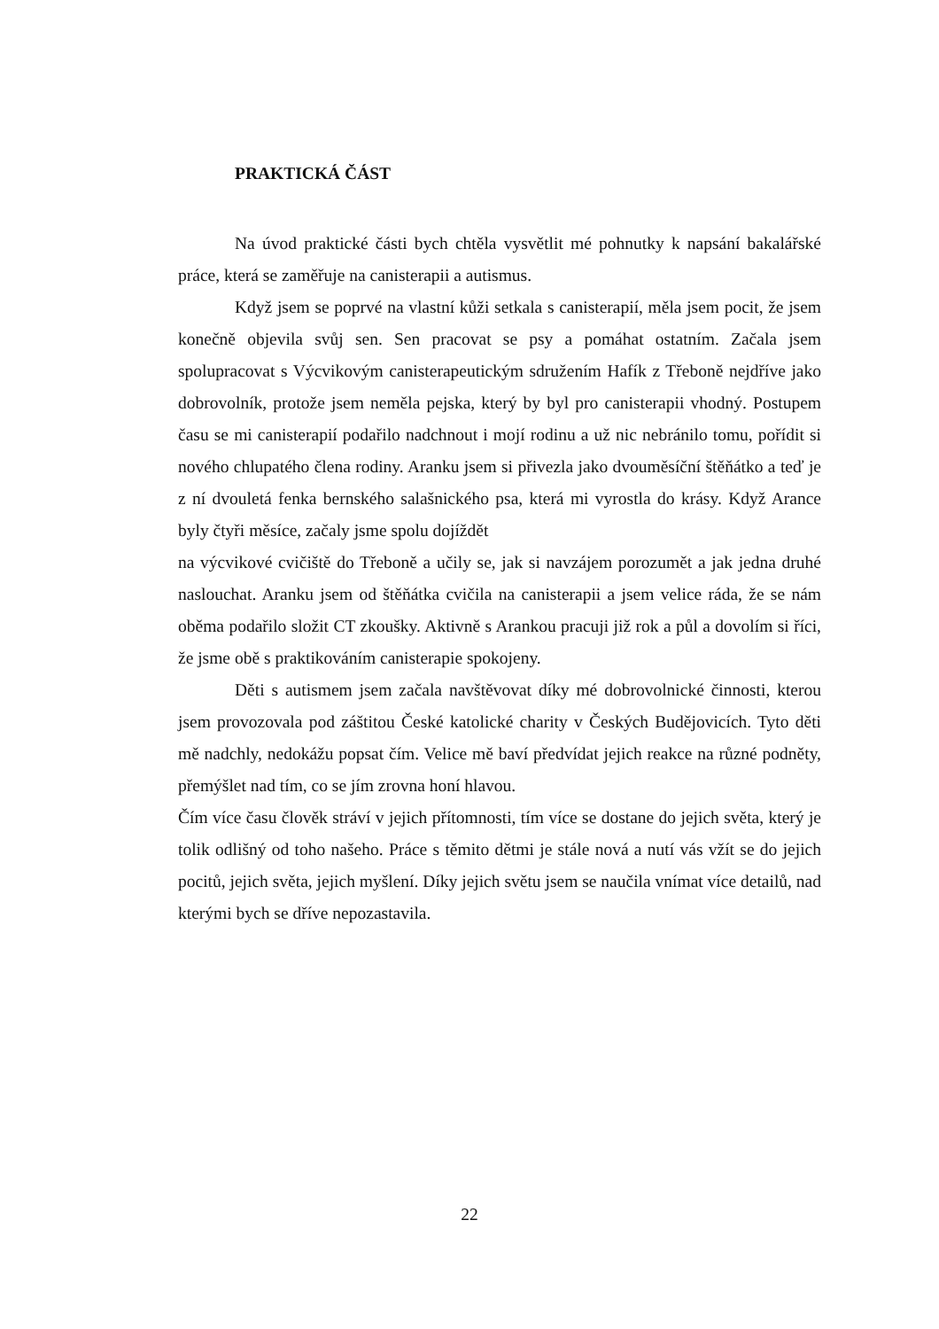PRAKTICKÁ ČÁST
Na úvod praktické části bych chtěla vysvětlit mé pohnutky k napsání bakalářské práce, která se zaměřuje na canisterapii a autismus.
Když jsem se poprvé na vlastní kůži setkala s canisterapií, měla jsem pocit, že jsem konečně objevila svůj sen. Sen pracovat se psy a pomáhat ostatním. Začala jsem spolupracovat s Výcvikovým canisterapeutickým sdružením Hafík z Třeboně nejdříve jako dobrovolník, protože jsem neměla pejska, který by byl pro canisterapii vhodný. Postupem času se mi canisterapií podařilo nadchnout i mojí rodinu a už nic nebránilo tomu, pořídit si nového chlupatého člena rodiny. Aranku jsem si přivezla jako dvouměsíční štěňátko a teď je z ní dvouletá fenka bernského salašnického psa, která mi vyrostla do krásy. Když Arance byly čtyři měsíce, začaly jsme spolu dojíždět
na výcvikové cvičiště do Třeboně a učily se, jak si navzájem porozumět a jak jedna druhé naslouchat. Aranku jsem od štěňátka cvičila na canisterapii a jsem velice ráda, že se nám oběma podařilo složit CT zkoušky. Aktivně s Arankou pracuji již rok a půl a dovolím si říci, že jsme obě s praktikováním canisterapie spokojeny.
Děti s autismem jsem začala navštěvovat díky mé dobrovolnické činnosti, kterou jsem provozovala pod záštitou České katolické charity v Českých Budějovicích. Tyto děti mě nadchly, nedokážu popsat čím. Velice mě baví předvídat jejich reakce na různé podněty, přemýšlet nad tím, co se jím zrovna honí hlavou.
Čím více času člověk stráví v jejich přítomnosti, tím více se dostane do jejich světa, který je tolik odlišný od toho našeho. Práce s těmito dětmi je stále nová a nutí vás vžít se do jejich pocitů, jejich světa, jejich myšlení. Díky jejich světu jsem se naučila vnímat více detailů, nad kterými bych se dříve nepozastavila.
22